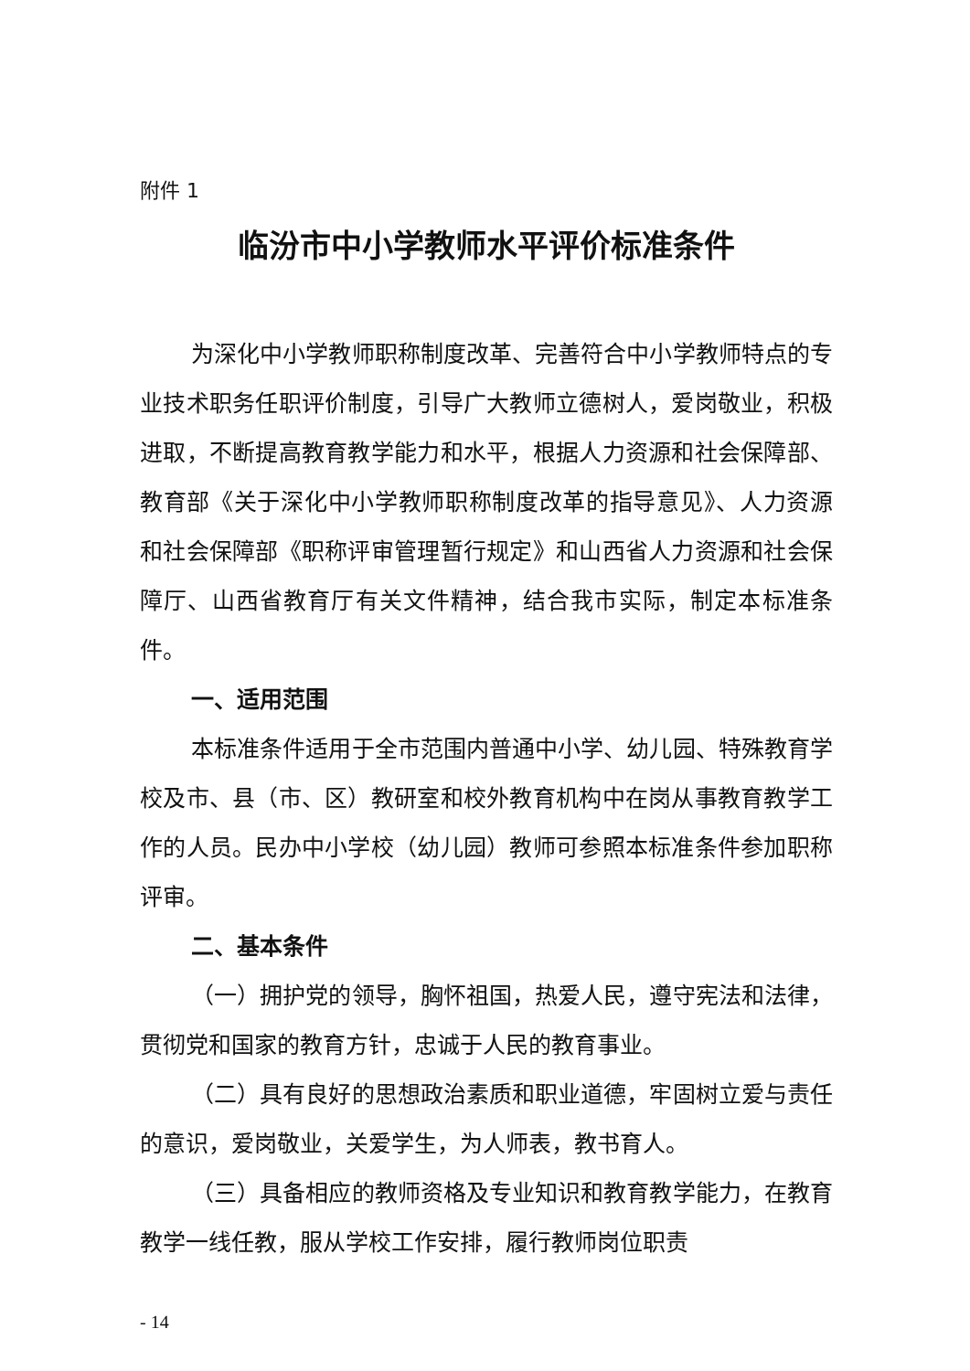附件 1
临汾市中小学教师水平评价标准条件
为深化中小学教师职称制度改革、完善符合中小学教师特点的专业技术职务任职评价制度，引导广大教师立德树人，爱岗敬业，积极进取，不断提高教育教学能力和水平，根据人力资源和社会保障部、教育部《关于深化中小学教师职称制度改革的指导意见》、人力资源和社会保障部《职称评审管理暂行规定》和山西省人力资源和社会保障厅、山西省教育厅有关文件精神，结合我市实际，制定本标准条件。
一、适用范围
本标准条件适用于全市范围内普通中小学、幼儿园、特殊教育学校及市、县（市、区）教研室和校外教育机构中在岗从事教育教学工作的人员。民办中小学校（幼儿园）教师可参照本标准条件参加职称评审。
二、基本条件
（一）拥护党的领导，胸怀祖国，热爱人民，遵守宪法和法律，贯彻党和国家的教育方针，忠诚于人民的教育事业。
（二）具有良好的思想政治素质和职业道德，牢固树立爱与责任的意识，爱岗敬业，关爱学生，为人师表，教书育人。
（三）具备相应的教师资格及专业知识和教育教学能力，在教育教学一线任教，服从学校工作安排，履行教师岗位职责
- 14